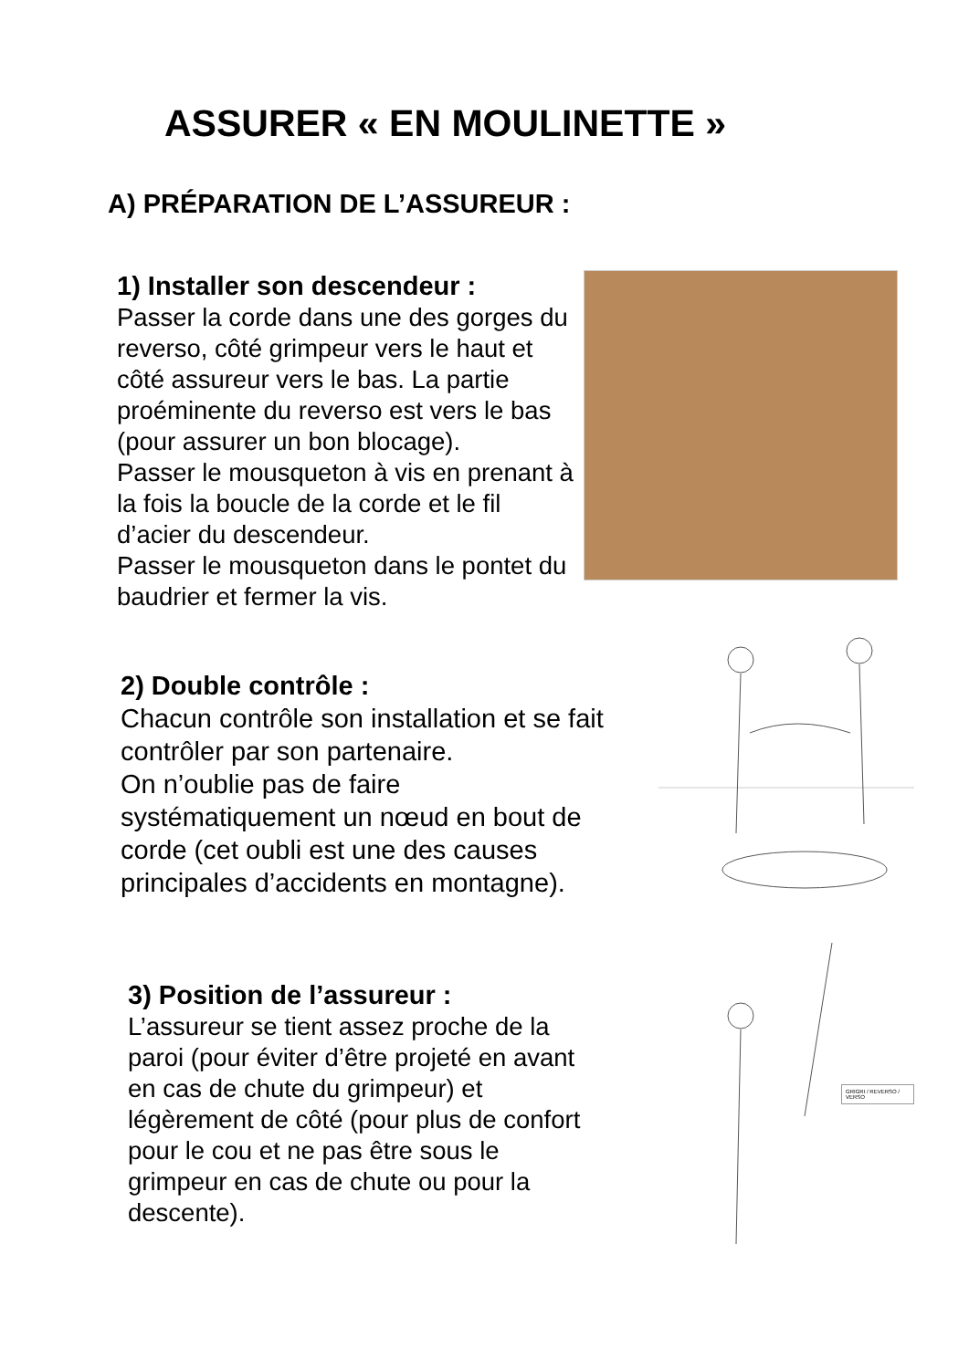ASSURER « EN MOULINETTE »
A) PRÉPARATION DE L’ASSUREUR :
1) Installer son descendeur :
Passer la corde dans une des gorges du reverso, côté grimpeur vers le haut et côté assureur vers le bas. La partie proéminente du reverso est vers le bas (pour assurer un bon blocage).
Passer le mousqueton à vis en prenant à la fois la boucle de la corde et le fil d’acier du descendeur.
Passer le mousqueton dans le pontet du baudrier et fermer la vis.
2) Double contrôle :
Chacun contrôle son installation et se fait contrôler par son partenaire.
On n’oublie pas de faire systématiquement un nœud en bout de corde (cet oubli est une des causes principales d’accidents en montagne).
3) Position de l’assureur :
L’assureur se tient assez proche de la paroi (pour éviter d’être projeté en avant en cas de chute du grimpeur) et légèrement de côté (pour plus de confort pour le cou et ne pas être sous le grimpeur en cas de chute ou pour la descente).
GRIGRI / REVERSO / VERSO